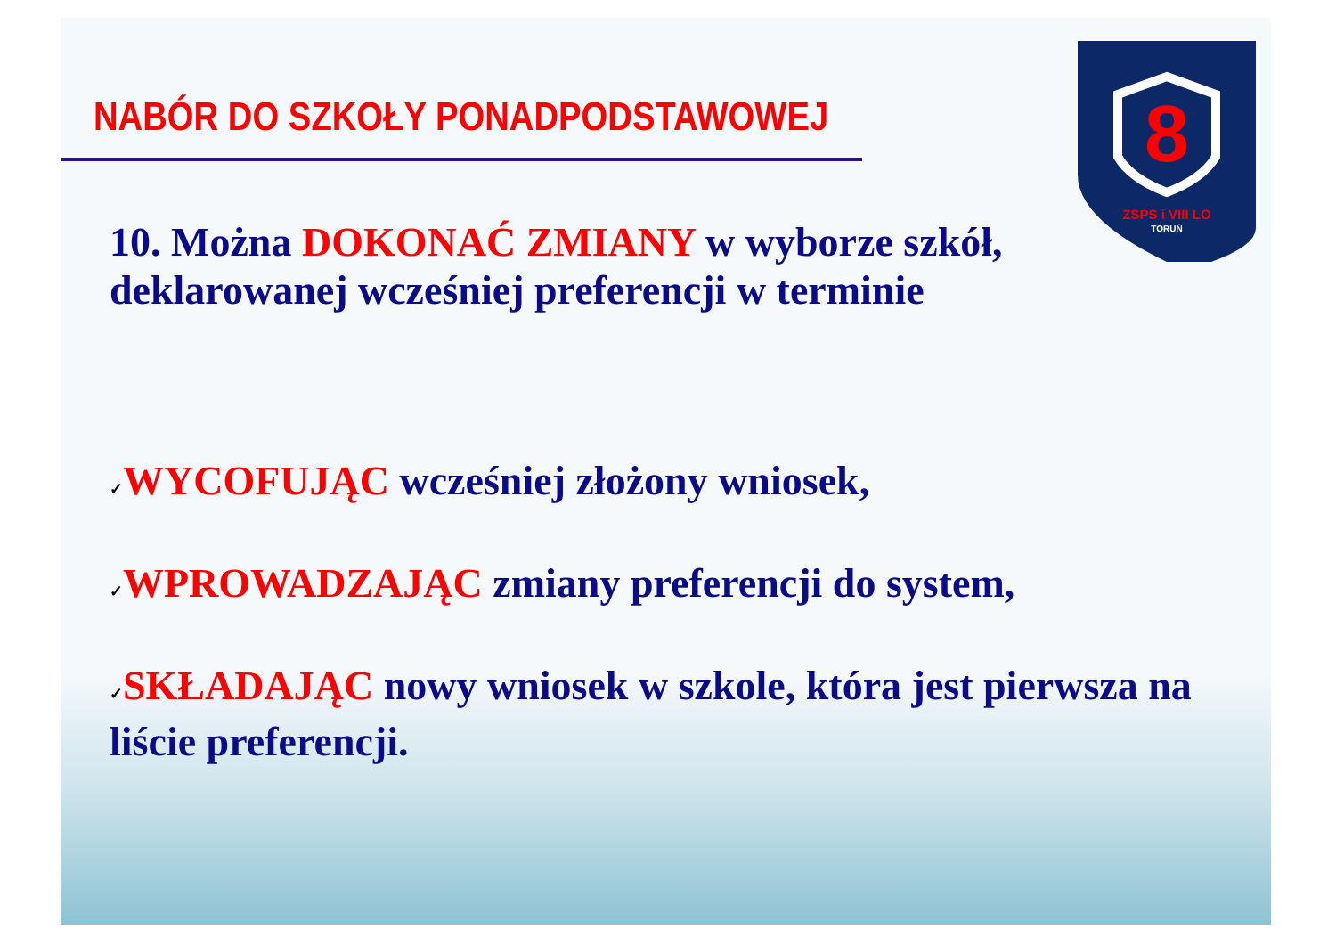NABÓR DO SZKOŁY PONADPODSTAWOWEJ
8
ZSPS i VIII LO
TORUŃ
10. Można DOKONAĆ ZMIANY w wyborze szkół, deklarowanej wcześniej preferencji w terminie
✓WYCOFUJĄC wcześniej złożony wniosek,
✓WPROWADZAJĄC zmiany preferencji do system,
✓SKŁADAJĄC nowy wniosek w szkole, która jest pierwsza na liście preferencji.